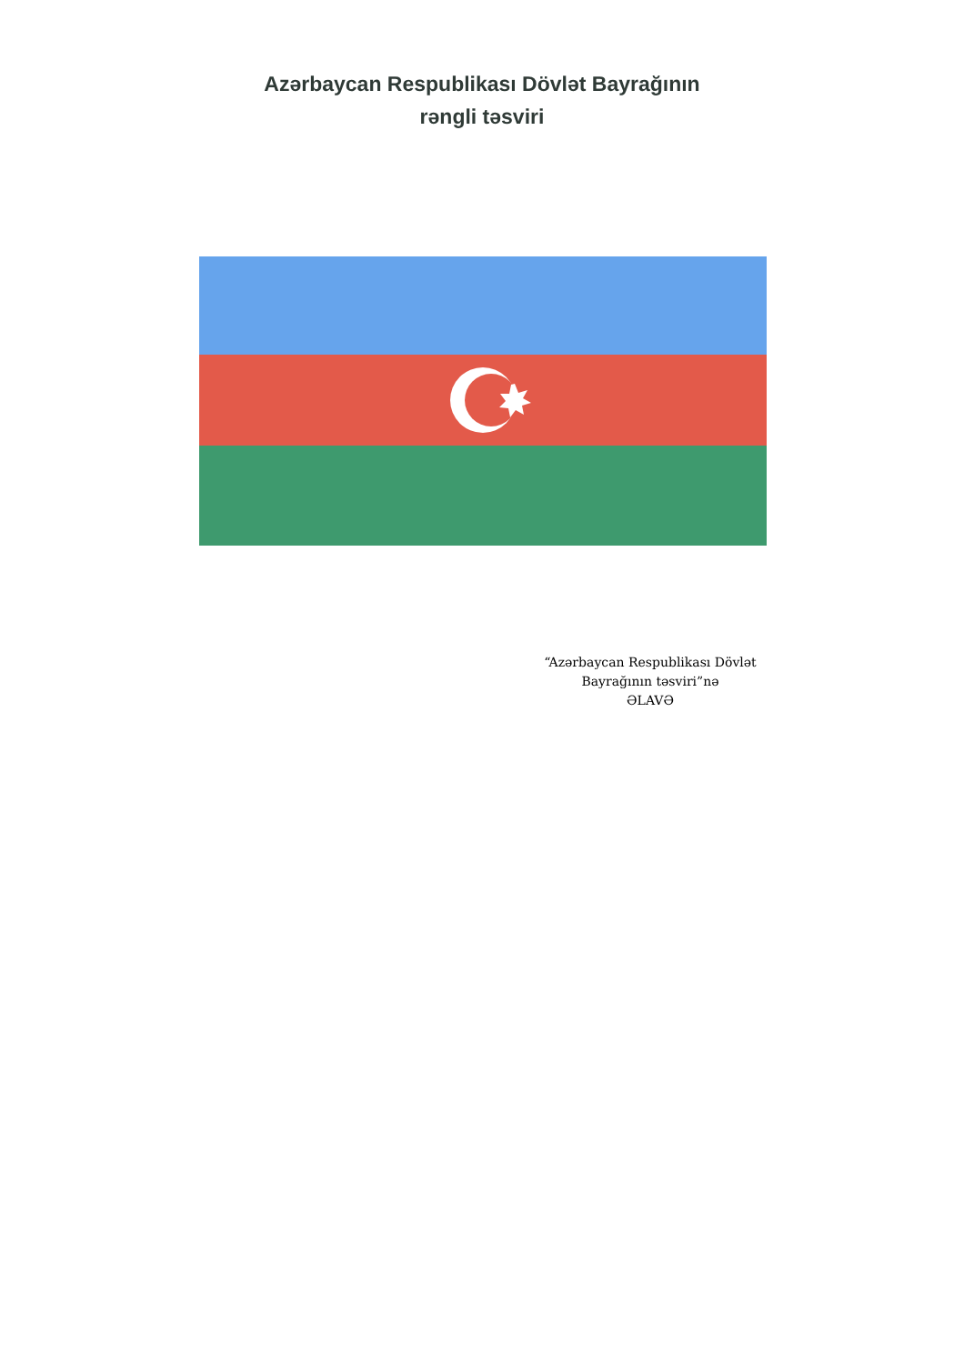Azərbaycan Respublikası Dövlət Bayrağının
rəngli təsviri
“Azərbaycan Respublikası Dövlət Bayrağının təsviri”nə
ƏLAVƏ